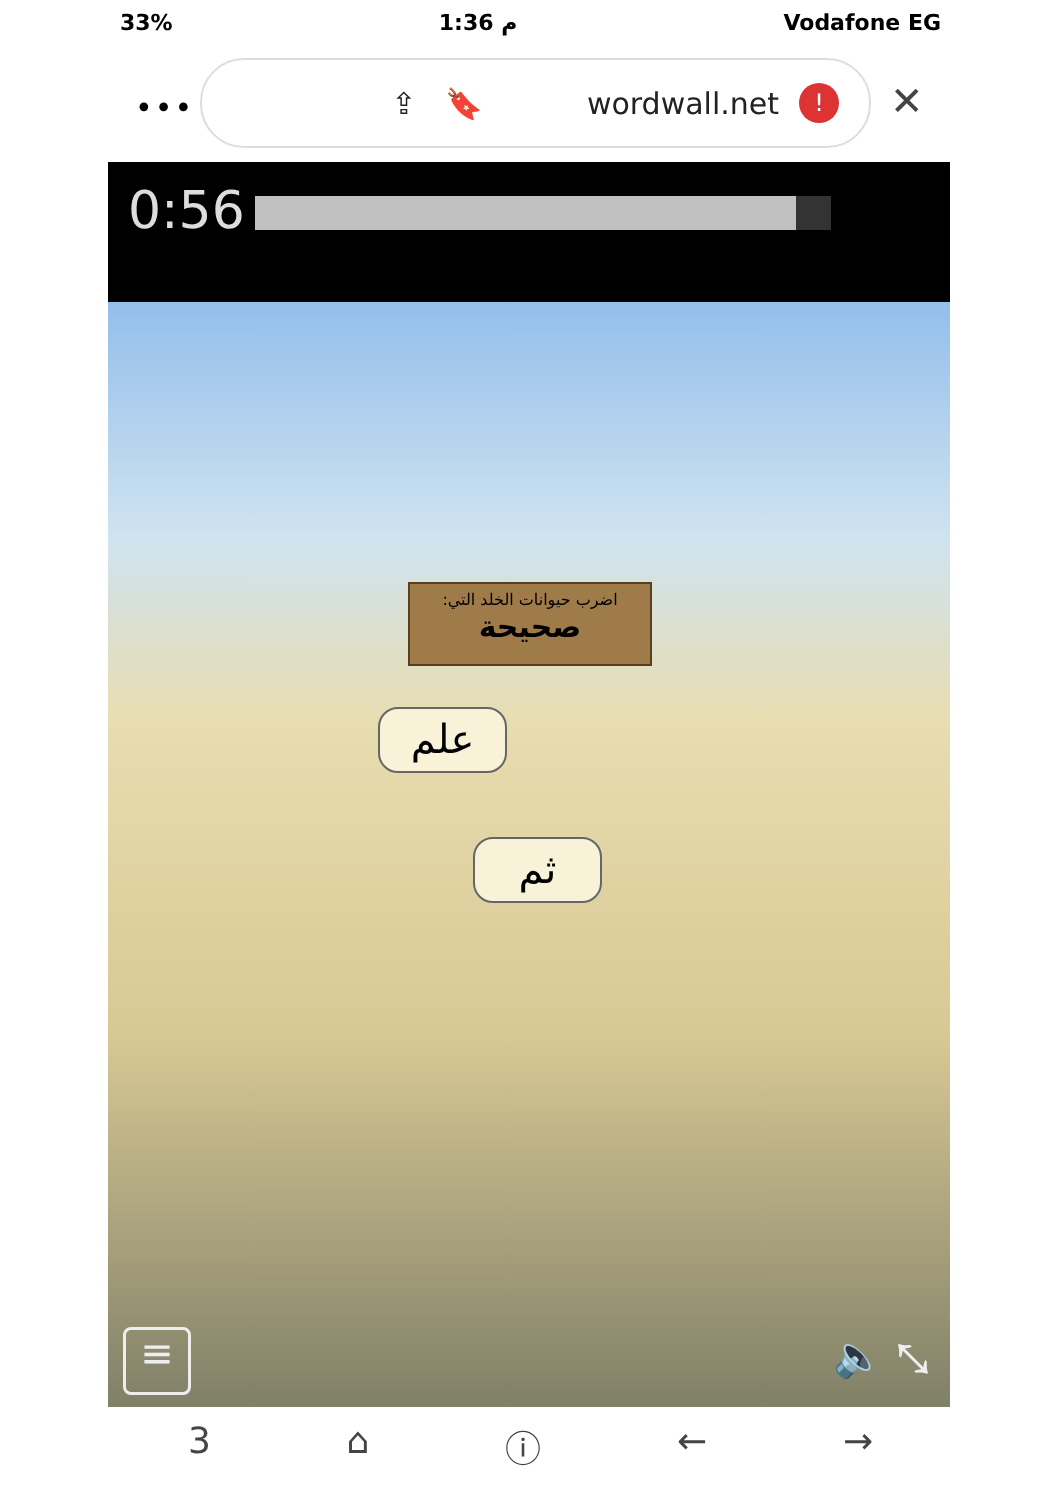33% 1:36 م Vodafone EG
•••
⇪ 🔖 wordwall.net!
✕
0:56
اضرب حيوانات الخلد التي:
صحيحة
علم
ثم
≡ 🔈 ⤡
3 ⌂ ⓘ ← →